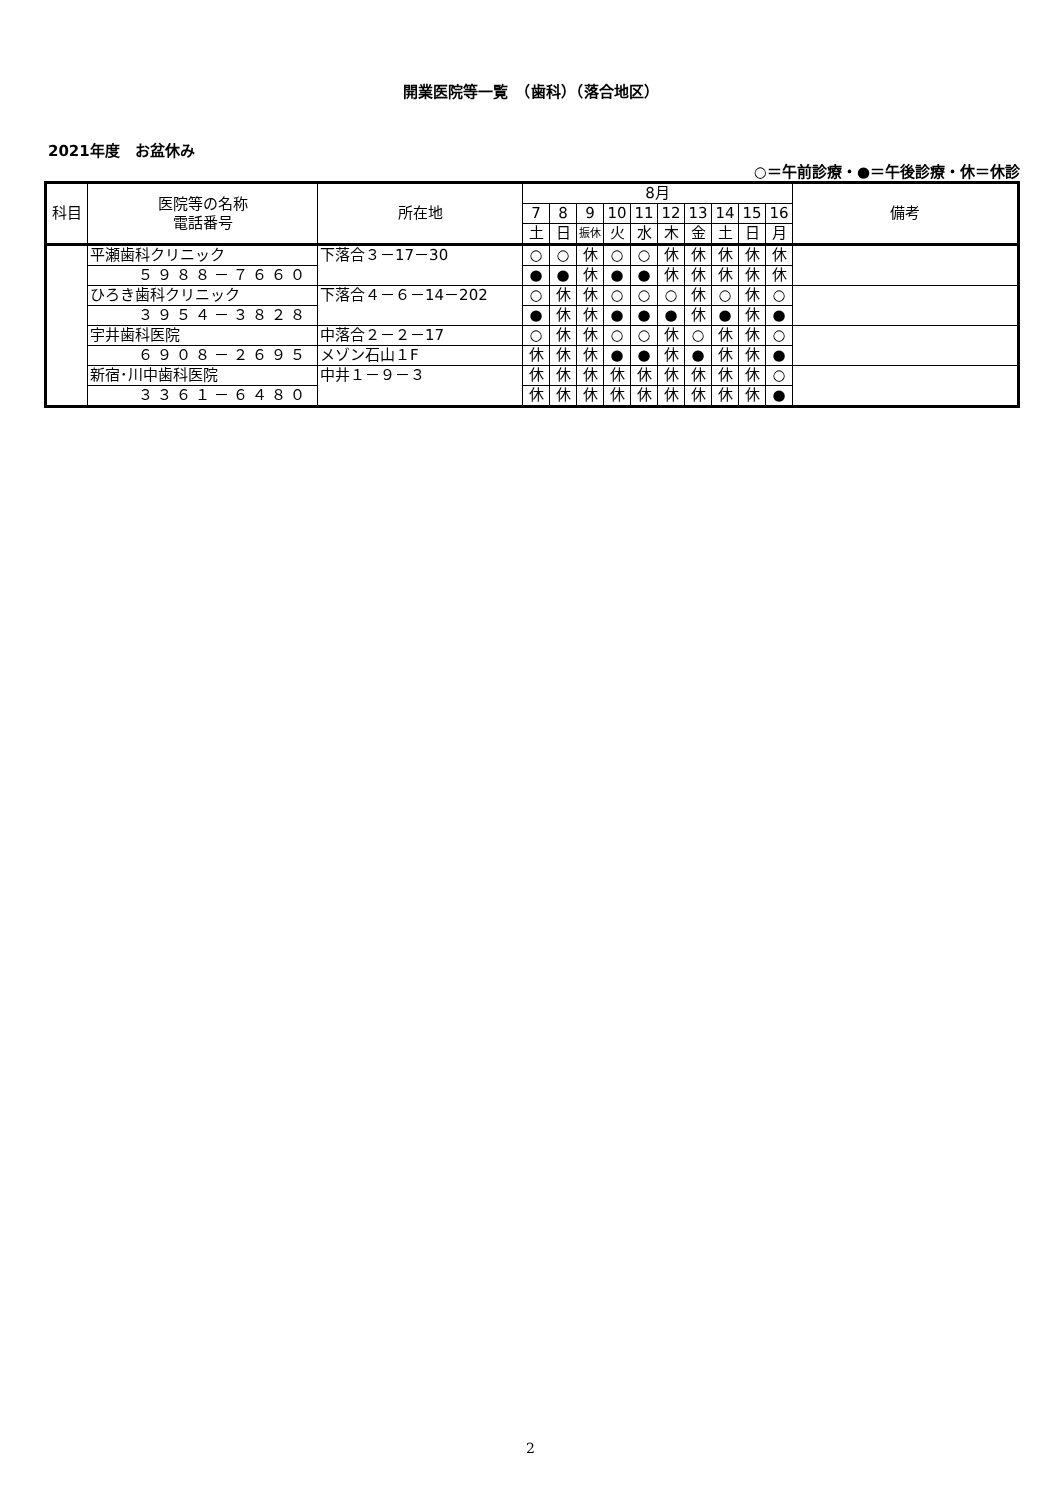開業医院等一覧　（歯科）（落合地区）
2021年度　お盆休み
○＝午前診療・●＝午後診療・休＝休診
| 科目 | 医院等の名称 電話番号 | 所在地 | 8月 | | | | | | | | | | 備考 |
| --- | --- | --- | --- | --- | --- | --- | --- | --- | --- | --- | --- | --- | --- |
| | | | 7 | 8 | 9 | 10 | 11 | 12 | 13 | 14 | 15 | 16 | |
| | | | 土 | 日 | 振休 | 火 | 水 | 木 | 金 | 土 | 日 | 月 | |
| | 平瀬歯科クリニック | 下落合３－17－30 | ○ | ○ | 休 | ○ | ○ | 休 | 休 | 休 | 休 | 休 | |
| | ５９８８－７６６０ | | ● | ● | 休 | ● | ● | 休 | 休 | 休 | 休 | 休 | |
| | ひろき歯科クリニック | 下落合４－６－14－202 | ○ | 休 | 休 | ○ | ○ | ○ | 休 | ○ | 休 | ○ | |
| | ３９５４－３８２８ | | ● | 休 | 休 | ● | ● | ● | 休 | ● | 休 | ● | |
| | 宇井歯科医院 | 中落合２－２－17 | ○ | 休 | 休 | ○ | ○ | 休 | ○ | 休 | 休 | ○ | |
| | ６９０８－２６９５ | メゾン石山１F | 休 | 休 | 休 | ● | ● | 休 | ● | 休 | 休 | ● | |
| | 新宿･川中歯科医院 | 中井１－９－３ | 休 | 休 | 休 | 休 | 休 | 休 | 休 | 休 | 休 | ○ | |
| | ３３６１－６４８０ | | 休 | 休 | 休 | 休 | 休 | 休 | 休 | 休 | 休 | ● | |
2